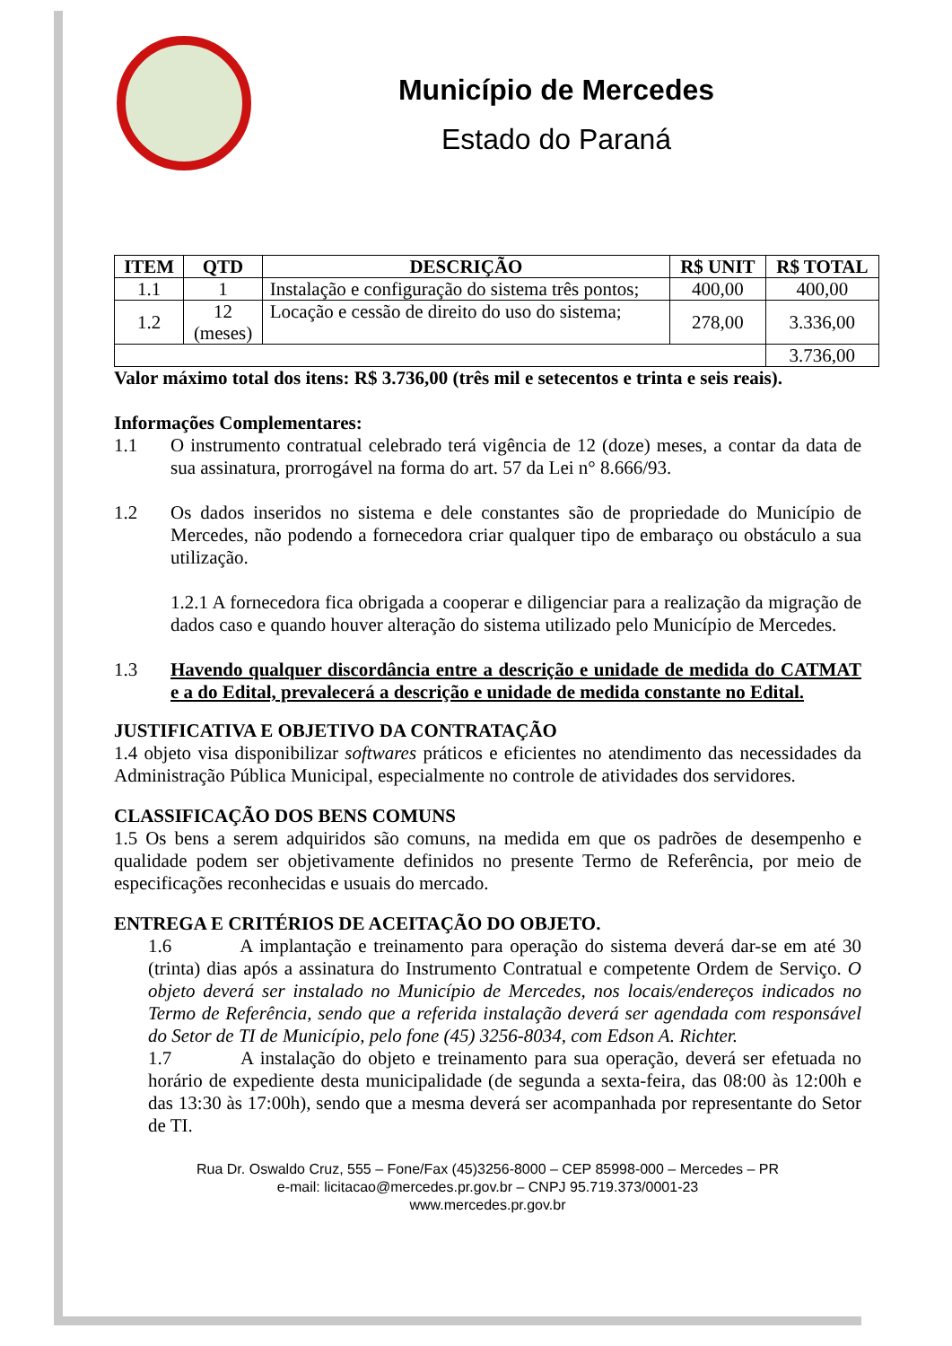Município de Mercedes
Estado do Paraná
| ITEM | QTD | DESCRIÇÃO | R$ UNIT | R$ TOTAL |
| --- | --- | --- | --- | --- |
| 1.1 | 1 | Instalação e configuração do sistema três pontos; | 400,00 | 400,00 |
| 1.2 | 12 (meses) | Locação e cessão de direito do uso do sistema; | 278,00 | 3.336,00 |
| | | | | 3.736,00 |
Valor máximo total dos itens: R$ 3.736,00 (três mil e setecentos e trinta e seis reais).
Informações Complementares:
1.1
O instrumento contratual celebrado terá vigência de 12 (doze) meses, a contar da data de sua assinatura, prorrogável na forma do art. 57 da Lei n° 8.666/93.
1.2
Os dados inseridos no sistema e dele constantes são de propriedade do Município de Mercedes, não podendo a fornecedora criar qualquer tipo de embaraço ou obstáculo a sua utilização.
1.2.1 A fornecedora fica obrigada a cooperar e diligenciar para a realização da migração de dados caso e quando houver alteração do sistema utilizado pelo Município de Mercedes.
1.3
Havendo qualquer discordância entre a descrição e unidade de medida do CATMAT e a do Edital, prevalecerá a descrição e unidade de medida constante no Edital.
JUSTIFICATIVA E OBJETIVO DA CONTRATAÇÃO
1.4 objeto visa disponibilizar softwares práticos e eficientes no atendimento das necessidades da Administração Pública Municipal, especialmente no controle de atividades dos servidores.
CLASSIFICAÇÃO DOS BENS COMUNS
1.5 Os bens a serem adquiridos são comuns, na medida em que os padrões de desempenho e qualidade podem ser objetivamente definidos no presente Termo de Referência, por meio de especificações reconhecidas e usuais do mercado.
ENTREGA E CRITÉRIOS DE ACEITAÇÃO DO OBJETO.
1.6 A implantação e treinamento para operação do sistema deverá dar-se em até 30 (trinta) dias após a assinatura do Instrumento Contratual e competente Ordem de Serviço. O objeto deverá ser instalado no Município de Mercedes, nos locais/endereços indicados no Termo de Referência, sendo que a referida instalação deverá ser agendada com responsável do Setor de TI de Município, pelo fone (45) 3256-8034, com Edson A. Richter.
1.7 A instalação do objeto e treinamento para sua operação, deverá ser efetuada no horário de expediente desta municipalidade (de segunda a sexta-feira, das 08:00 às 12:00h e das 13:30 às 17:00h), sendo que a mesma deverá ser acompanhada por representante do Setor de TI.
Rua Dr. Oswaldo Cruz, 555 – Fone/Fax (45)3256-8000 – CEP 85998-000 – Mercedes – PR
e-mail: licitacao@mercedes.pr.gov.br – CNPJ 95.719.373/0001-23
www.mercedes.pr.gov.br